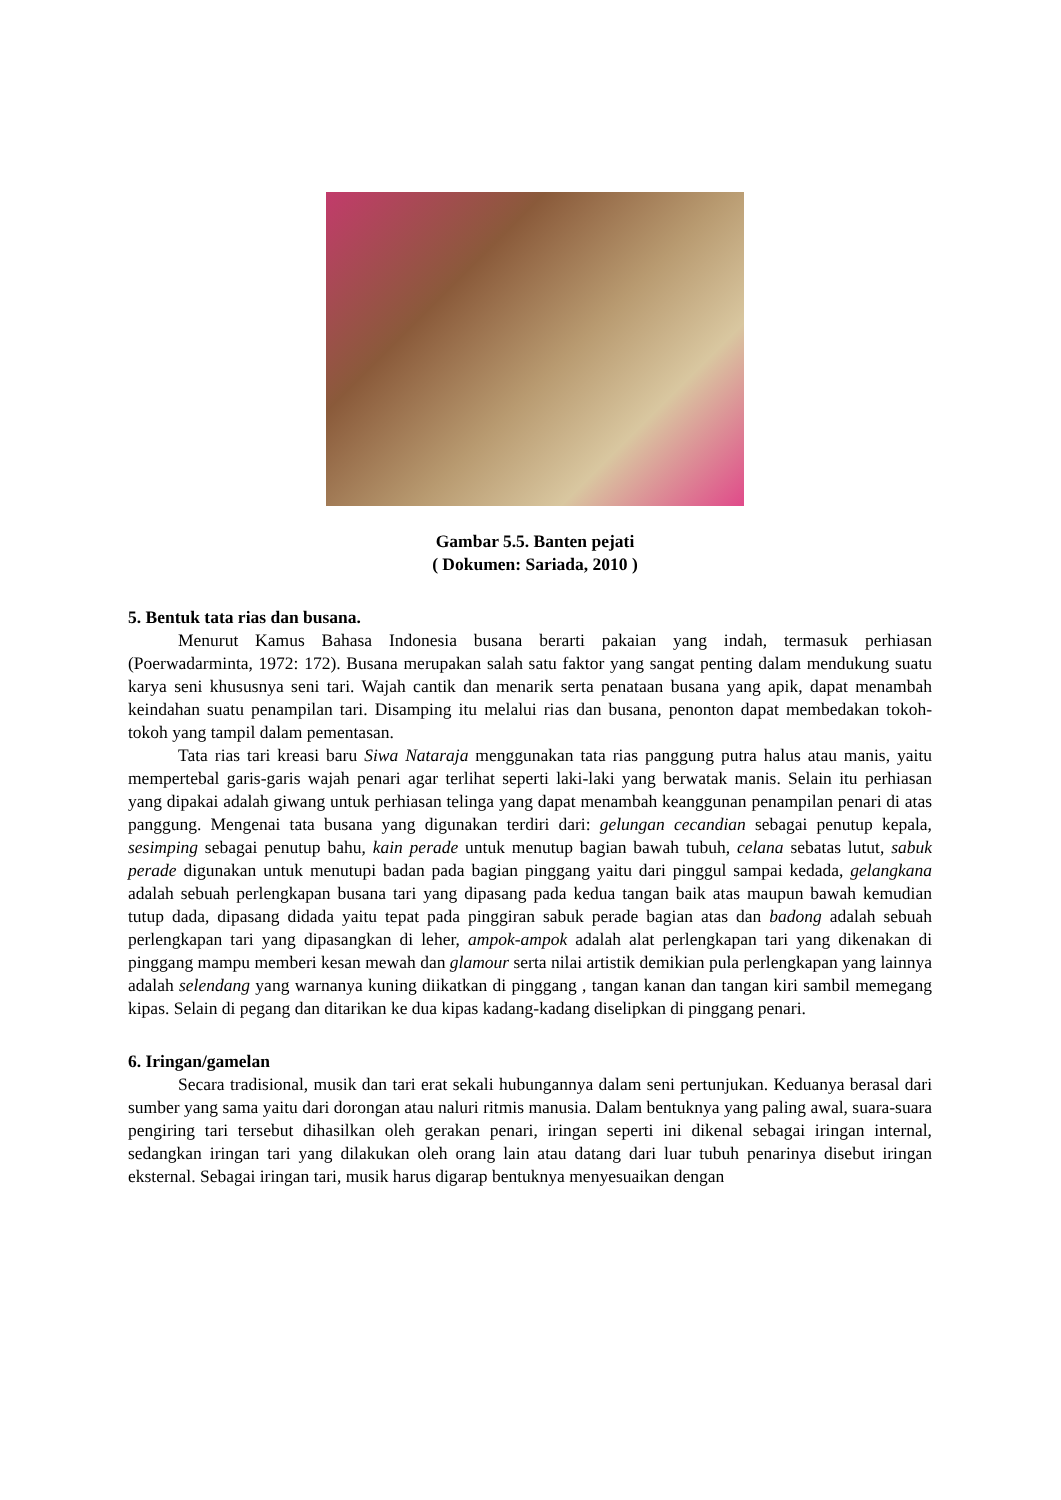Gambar 5.5. Banten pejati
( Dokumen: Sariada, 2010 )
5. Bentuk tata rias dan busana.
Menurut Kamus Bahasa Indonesia busana berarti pakaian yang indah, termasuk perhiasan (Poerwadarminta, 1972: 172). Busana merupakan salah satu faktor yang sangat penting dalam mendukung suatu karya seni khususnya seni tari. Wajah cantik dan menarik serta penataan busana yang apik, dapat menambah keindahan suatu penampilan tari. Disamping itu melalui rias dan busana, penonton dapat membedakan tokoh-tokoh yang tampil dalam pementasan.
Tata rias tari kreasi baru Siwa Nataraja menggunakan tata rias panggung putra halus atau manis, yaitu mempertebal garis-garis wajah penari agar terlihat seperti laki-laki yang berwatak manis. Selain itu perhiasan yang dipakai adalah giwang untuk perhiasan telinga yang dapat menambah keanggunan penampilan penari di atas panggung. Mengenai tata busana yang digunakan terdiri dari: gelungan cecandian sebagai penutup kepala, sesimping sebagai penutup bahu, kain perade untuk menutup bagian bawah tubuh, celana sebatas lutut, sabuk perade digunakan untuk menutupi badan pada bagian pinggang yaitu dari pinggul sampai kedada, gelangkana adalah sebuah perlengkapan busana tari yang dipasang pada kedua tangan baik atas maupun bawah kemudian tutup dada, dipasang didada yaitu tepat pada pinggiran sabuk perade bagian atas dan badong adalah sebuah perlengkapan tari yang dipasangkan di leher, ampok-ampok adalah alat perlengkapan tari yang dikenakan di pinggang mampu memberi kesan mewah dan glamour serta nilai artistik demikian pula perlengkapan yang lainnya adalah selendang yang warnanya kuning diikatkan di pinggang , tangan kanan dan tangan kiri sambil memegang kipas. Selain di pegang dan ditarikan ke dua kipas kadang-kadang diselipkan di pinggang penari.
6. Iringan/gamelan
Secara tradisional, musik dan tari erat sekali hubungannya dalam seni pertunjukan. Keduanya berasal dari sumber yang sama yaitu dari dorongan atau naluri ritmis manusia. Dalam bentuknya yang paling awal, suara-suara pengiring tari tersebut dihasilkan oleh gerakan penari, iringan seperti ini dikenal sebagai iringan internal, sedangkan iringan tari yang dilakukan oleh orang lain atau datang dari luar tubuh penarinya disebut iringan eksternal. Sebagai iringan tari, musik harus digarap bentuknya menyesuaikan dengan